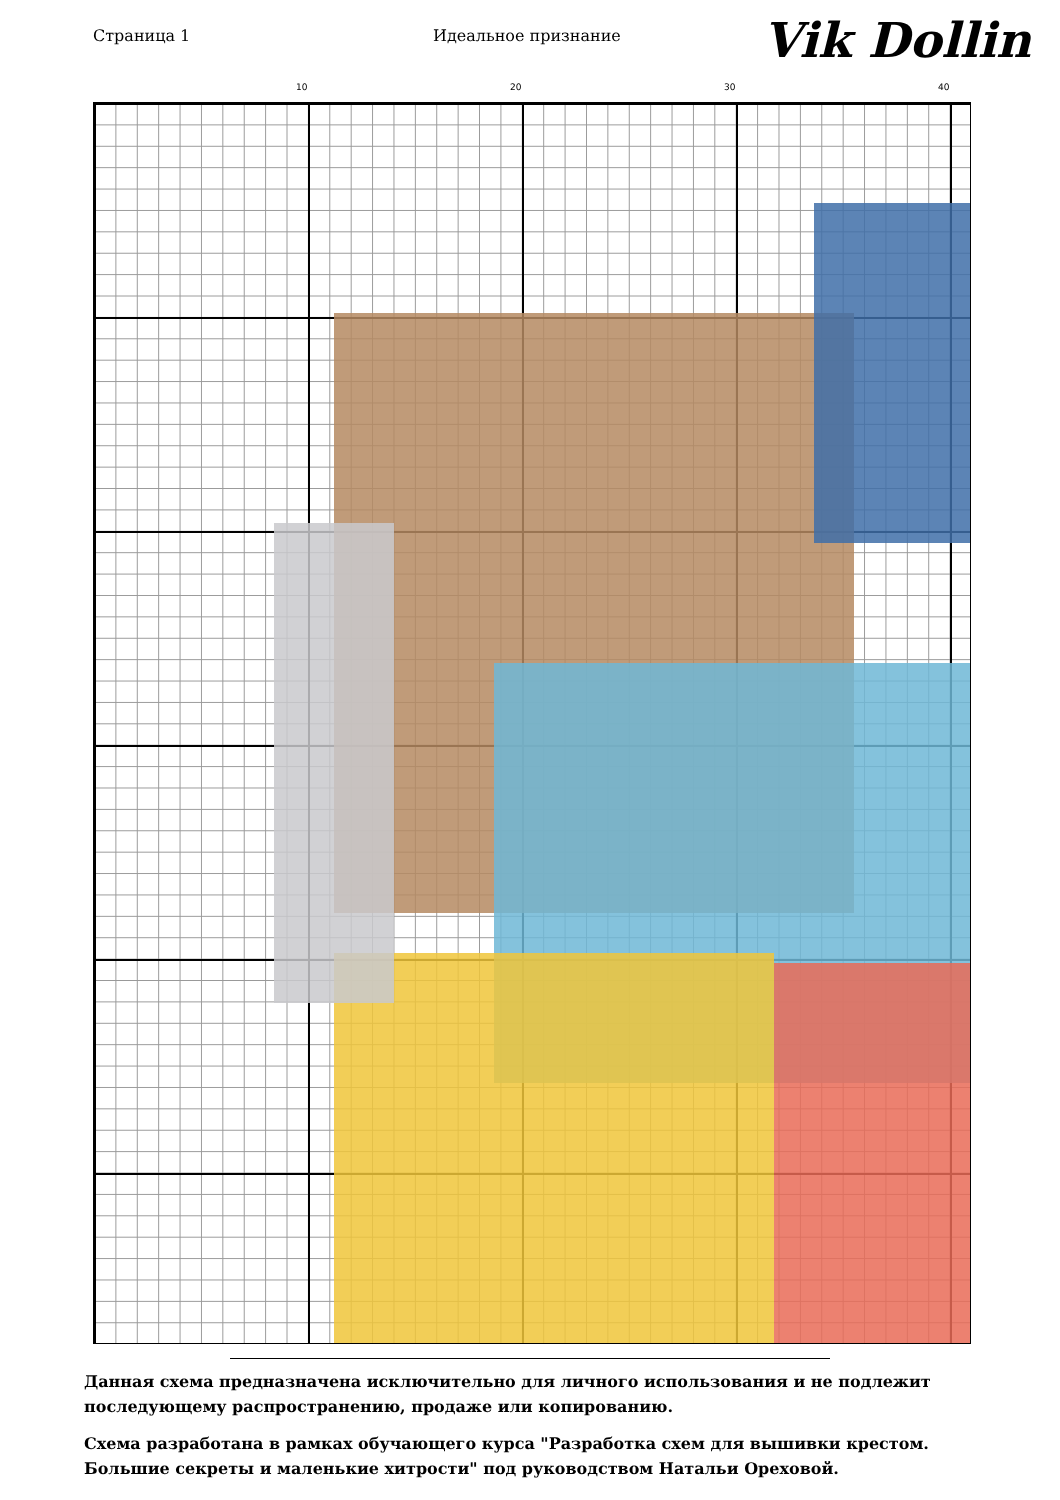Страница 1 Идеальное признание
Vik Dollin
10 20 30 40
Данная схема предназначена исключительно для личного использования и не подлежит последующему распространению, продаже или копированию.
Схема разработана в рамках обучающего курса "Разработка схем для вышивки крестом. Большие секреты и маленькие хитрости" под руководством Натальи Ореховой.